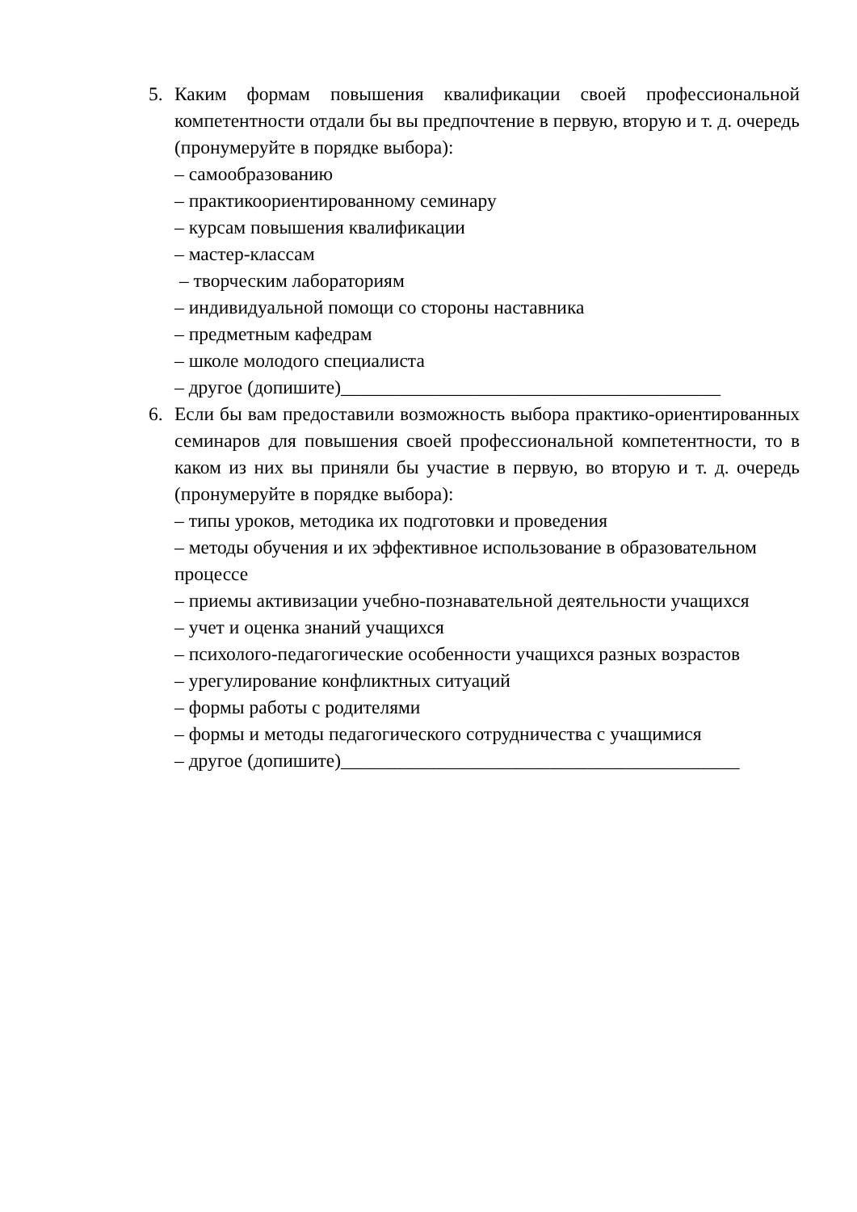5. Каким формам повышения квалификации своей профессиональной компетентности отдали бы вы предпочтение в первую, вторую и т. д. очередь (пронумеруйте в порядке выбора):
– самообразованию
– практикоориентированному семинару
– курсам повышения квалификации
– мастер-классам
– творческим лабораториям
– индивидуальной помощи со стороны наставника
– предметным кафедрам
– школе молодого специалиста
– другое (допишите)________________________________________
6. Если бы вам предоставили возможность выбора практико-ориентированных семинаров для повышения своей профессиональной компетентности, то в каком из них вы приняли бы участие в первую, во вторую и т. д. очередь (пронумеруйте в порядке выбора):
– типы уроков, методика их подготовки и проведения
– методы обучения и их эффективное использование в образовательном процессе
– приемы активизации учебно-познавательной деятельности учащихся
– учет и оценка знаний учащихся
– психолого-педагогические особенности учащихся разных возрастов
– урегулирование конфликтных ситуаций
– формы работы с родителями
– формы и методы педагогического сотрудничества с учащимися
– другое (допишите)__________________________________________